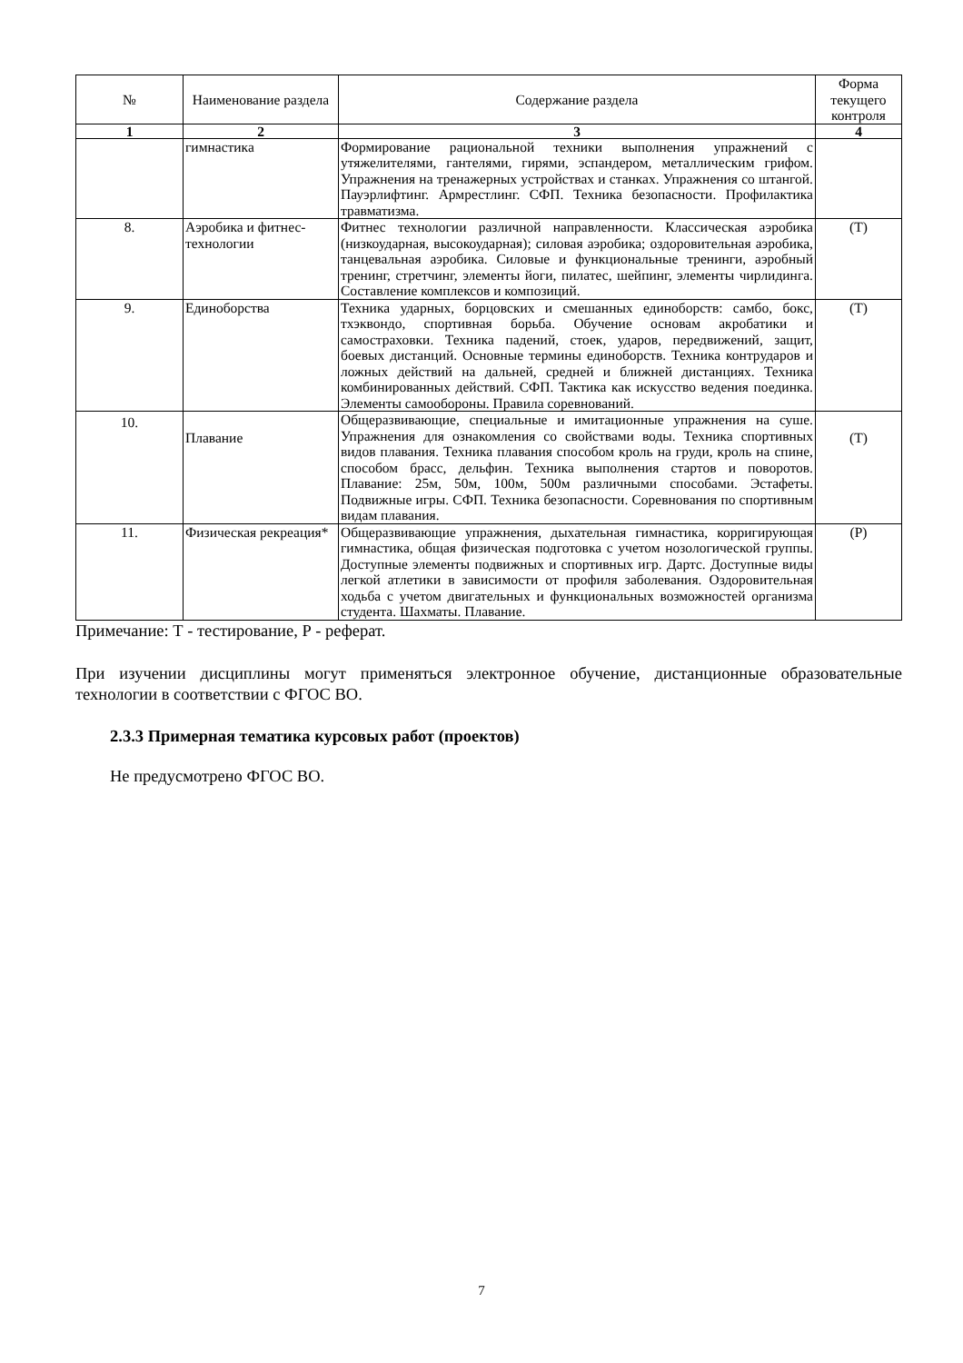| № | Наименование раздела | Содержание раздела | Форма текущего контроля |
| --- | --- | --- | --- |
| 1 | 2 | 3 | 4 |
| | гимнастика | Формирование рациональной техники выполнения упражнений с утяжелителями, гантелями, гирями, эспандером, металлическим грифом. Упражнения на тренажерных устройствах и станках. Упражнения со штангой. Пауэрлифтинг. Армрестлинг. СФП. Техника безопасности. Профилактика травматизма. | |
| 8. | Аэробика и фитнес-технологии | Фитнес технологии различной направленности. Классическая аэробика (низкоударная, высокоударная); силовая аэробика; оздоровительная аэробика, танцевальная аэробика. Силовые и функциональные тренинги, аэробный тренинг, стретчинг, элементы йоги, пилатес, шейпинг, элементы чирлидинга. Составление комплексов и композиций. | (Т) |
| 9. | Единоборства | Техника ударных, борцовских и смешанных единоборств: самбо, бокс, тхэквондо, спортивная борьба. Обучение основам акробатики и самостраховки. Техника падений, стоек, ударов, передвижений, защит, боевых дистанций. Основные термины единоборств. Техника контрударов и ложных действий на дальней, средней и ближней дистанциях. Техника комбинированных действий. СФП. Тактика как искусство ведения поединка. Элементы самообороны. Правила соревнований. | (Т) |
| 10. | Плавание | Общеразвивающие, специальные и имитационные упражнения на суше. Упражнения для ознакомления со свойствами воды. Техника спортивных видов плавания. Техника плавания способом кроль на груди, кроль на спине, способом брасс, дельфин. Техника выполнения стартов и поворотов. Плавание: 25м, 50м, 100м, 500м различными способами. Эстафеты. Подвижные игры. СФП. Техника безопасности. Соревнования по спортивным видам плавания. | (Т) |
| 11. | Физическая рекреация* | Общеразвивающие упражнения, дыхательная гимнастика, корригирующая гимнастика, общая физическая подготовка с учетом нозологической группы. Доступные элементы подвижных и спортивных игр. Дартс. Доступные виды легкой атлетики в зависимости от профиля заболевания. Оздоровительная ходьба с учетом двигательных и функциональных возможностей организма студента. Шахматы. Плавание. | (Р) |
Примечание: Т - тестирование, Р - реферат.
При изучении дисциплины могут применяться электронное обучение, дистанционные образовательные технологии в соответствии с ФГОС ВО.
2.3.3 Примерная тематика курсовых работ (проектов)
Не предусмотрено ФГОС ВО.
7